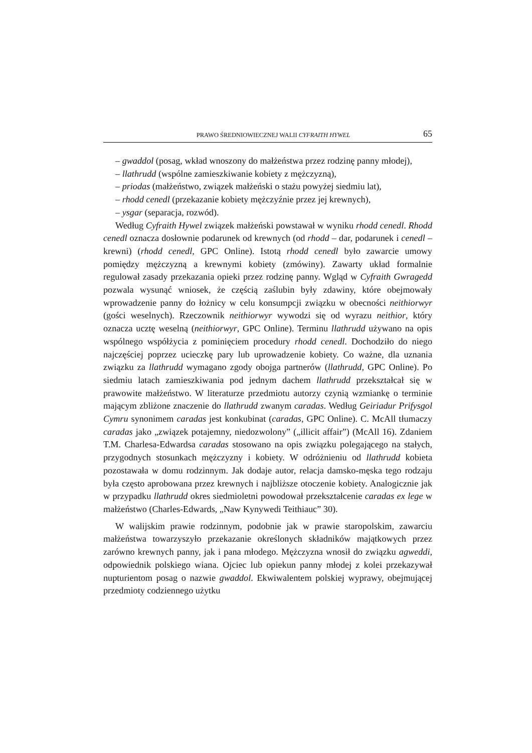PRAWO ŚREDNIOWIECZNEJ WALII CYFRAITH HYWEL 65
– gwaddol (posag, wkład wnoszony do małżeństwa przez rodzinę panny młodej),
– llathrudd (wspólne zamieszkiwanie kobiety z mężczyzną),
– priodas (małżeństwo, związek małżeński o stażu powyżej siedmiu lat),
– rhodd cenedl (przekazanie kobiety mężczyźnie przez jej krewnych),
– ysgar (separacja, rozwód).
Według Cyfraith Hywel związek małżeński powstawał w wyniku rhodd cenedl. Rhodd cenedl oznacza dosłownie podarunek od krewnych (od rhodd – dar, podarunek i cenedl – krewni) (rhodd cenedl, GPC Online). Istotą rhodd cenedl było zawarcie umowy pomiędzy mężczyzną a krewnymi kobiety (zmówiny). Zawarty układ formalnie regulował zasady przekazania opieki przez rodzinę panny. Wgląd w Cyfraith Gwragedd pozwala wysunąć wniosek, że częścią zaślubin były zdawiny, które obejmowały wprowadzenie panny do łożnicy w celu konsumpcji związku w obecności neithiorwyr (gości weselnych). Rzeczownik neithiorwyr wywodzi się od wyrazu neithior, który oznacza ucztę weselną (neithiorwyr, GPC Online). Terminu llathrudd używano na opis wspólnego współżycia z pominięciem procedury rhodd cenedl. Dochodziło do niego najczęściej poprzez ucieczkę pary lub uprowadzenie kobiety. Co ważne, dla uznania związku za llathrudd wymagano zgody obojga partnerów (llathrudd, GPC Online). Po siedmiu latach zamieszkiwania pod jednym dachem llathrudd przekształcał się w prawowite małżeństwo. W literaturze przedmiotu autorzy czynią wzmiankę o terminie mającym zbliżone znaczenie do llathrudd zwanym caradas. Według Geiriadur Prifysgol Cymru synonimem caradas jest konkubinat (caradas, GPC Online). C. McAll tłumaczy caradas jako „związek potajemny, niedozwolony” („illicit affair”) (McAll 16). Zdaniem T.M. Charlesa-Edwardsa caradas stosowano na opis związku polegającego na stałych, przygodnych stosunkach mężczyzny i kobiety. W odróżnieniu od llathrudd kobieta pozostawała w domu rodzinnym. Jak dodaje autor, relacja damsko-męska tego rodzaju była często aprobowana przez krewnych i najbliższe otoczenie kobiety. Analogicznie jak w przypadku llathrudd okres siedmioletni powodował przekształcenie caradas ex lege w małżeństwo (Charles-Edwards, „Naw Kynywedi Teithiauc” 30).
W walijskim prawie rodzinnym, podobnie jak w prawie staropolskim, zawarciu małżeństwa towarzyszyło przekazanie określonych składników majątkowych przez zarówno krewnych panny, jak i pana młodego. Mężczyzna wnosił do związku agweddi, odpowiednik polskiego wiana. Ojciec lub opiekun panny młodej z kolei przekazywał nupturientom posag o nazwie gwaddol. Ekwiwalentem polskiej wyprawy, obejmującej przedmioty codziennego użytku